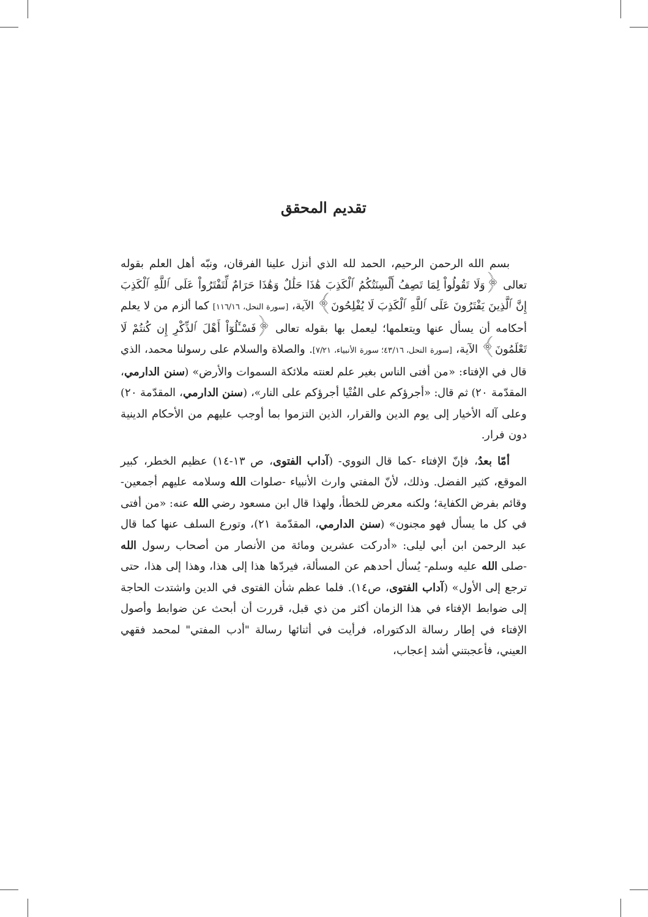تقديم المحقق
بسم الله الرحمن الرحيم، الحمد لله الذي أنزل علينا الفرقان، ونبّه أهل العلم بقوله تعالى ﴿وَلَا تَقُولُواْ لِمَا تَصِفُ أَلْسِنَتُكُمُ ٱلْكَذِبَ هَٰذَا حَلَٰلٌ وَهَٰذَا حَرَامٌ لِّتَفْتَرُواْ عَلَى ٱللَّهِ ٱلْكَذِبَ إِنَّ ٱلَّذِينَ يَفْتَرُونَ عَلَى ٱللَّهِ ٱلْكَذِبَ لَا يُفْلِحُونَ﴾ الآية، [سورة النحل، ١١٦/١٦] كما ألزم من لا يعلم أحكامه أن يسأل عنها ويتعلمها؛ ليعمل بها بقوله تعالى ﴿فَسْـَٔلُوٓاْ أَهْلَ ٱلذِّكْرِ إِن كُنتُمْ لَا تَعْلَمُونَ﴾ الآية، [سورة النحل، ٤٣/١٦؛ سورة الأنبياء، ٧/٢١]. والصلاة والسلام على رسولنا محمد، الذي قال في الإفتاء: «من أفتى الناس بغير علم لعنته ملائكة السموات والأرض» (سنن الدارمي، المقدّمة ٢٠) ثم قال: «أجرؤكم على الفُتْيا أجرؤكم على النار»، (سنن الدارمي، المقدّمة ٢٠) وعلى آله الأخيار إلى يوم الدين والقرار، الذين التزموا بما أوجب عليهم من الأحكام الدينية دون فرار.
أمّا بعدُ، فإنّ الإفتاء -كما قال النووي- (آداب الفتوى، ص ١٣-١٤) عظيم الخطر، كبير الموقع، كثير الفضل. وذلك، لأنّ المفتي وارث الأنبياء -صلوات الله وسلامه عليهم أجمعين- وقائم بفرض الكفاية؛ ولكنه معرض للخطأ، ولهذا قال ابن مسعود رضي الله عنه: «من أفتى في كل ما يسأل فهو مجنون» (سنن الدارمي، المقدّمة ٢١)، وتورع السلف عنها كما قال عبد الرحمن ابن أبي ليلى: «أدركت عشرين ومائة من الأنصار من أصحاب رسول الله -صلى الله عليه وسلم- يُسأل أحدهم عن المسألة، فيردّها هذا إلى هذا، وهذا إلى هذا، حتى ترجع إلى الأول» (آداب الفتوى، ص١٤). فلما عظم شأن الفتوى في الدين واشتدت الحاجة إلى ضوابط الإفتاء في هذا الزمان أكثر من ذي قبل، قررت أن أبحث عن ضوابط وأصول الإفتاء في إطار رسالة الدكتوراه، فرأيت في أثنائها رسالة "أدب المفتي" لمحمد فقهي العيني، فأعجبتني أشد إعجاب،